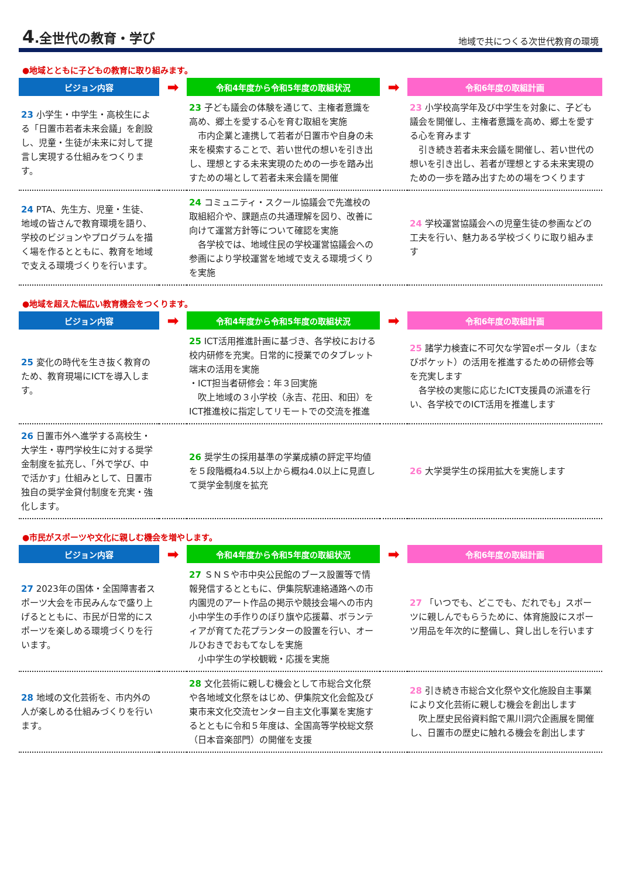4.全世代の教育・学び
地域で共につくる次世代教育の環境
●地域とともに子どもの教育に取り組みます。
| ビジョン内容 | ➡ | 令和4年度から令和5年度の取組状況 | ➡ | 令和6年度の取組計画 |
| --- | --- | --- | --- | --- |
| 23 小学生・中学生・高校生による「日置市若者未来会議」を創設し、児童・生徒が未来に対して提言し実現する仕組みをつくります。 | | 23 子ども議会の体験を通じて、主権者意識を高め、郷土を愛する心を育む取組を実施 市内企業と連携して若者が日置市や自身の未来を模索することで、若い世代の想いを引き出し、理想とする未来実現のための一歩を踏み出すための場として若者未来会議を開催 | | 23 小学校高学年及び中学生を対象に、子ども議会を開催し、主権者意識を高め、郷土を愛する心を育みます 引き続き若者未来会議を開催し、若い世代の想いを引き出し、若者が理想とする未来実現のための一歩を踏み出すための場をつくります |
| 24 PTA、先生方、児童・生徒、地域の皆さんで教育環境を語り、学校のビジョンやプログラムを描く場を作るとともに、教育を地域で支える環境づくりを行います。 | | 24 コミュニティ・スクール協議会で先進校の取組紹介や、課題点の共通理解を図り、改善に向けて運営方針等について確認を実施 各学校では、地域住民の学校運営協議会への参画により学校運営を地域で支える環境づくりを実施 | | 24 学校運営協議会への児童生徒の参画などの工夫を行い、魅力ある学校づくりに取り組みます |
●地域を超えた幅広い教育機会をつくります。
| ビジョン内容 | ➡ | 令和4年度から令和5年度の取組状況 | ➡ | 令和6年度の取組計画 |
| --- | --- | --- | --- | --- |
| 25 変化の時代を生き抜く教育のため、教育現場にICTを導入します。 | | 25 ICT活用推進計画に基づき、各学校における校内研修を充実。日常的に授業でのタブレット端末の活用を実施 ・ICT担当者研修会：年３回実施 吹上地域の３小学校（永吉、花田、和田）をICT推進校に指定してリモートでの交流を推進 | | 25 諸学力検査に不可欠な学習eポータル（まなびポケット）の活用を推進するための研修会等を充実します 各学校の実態に応じたICT支援員の派遣を行い、各学校でのICT活用を推進します |
| 26 日置市外へ進学する高校生・大学生・専門学校生に対する奨学金制度を拡充し、「外で学び、中で活かす」仕組みとして、日置市独自の奨学金貸付制度を充実・強化します。 | | 26 奨学生の採用基準の学業成績の評定平均値を５段階概ね4.5以上から概ね4.0以上に見直して奨学金制度を拡充 | | 26 大学奨学生の採用拡大を実施します |
●市民がスポーツや文化に親しむ機会を増やします。
| ビジョン内容 | ➡ | 令和4年度から令和5年度の取組状況 | ➡ | 令和6年度の取組計画 |
| --- | --- | --- | --- | --- |
| 27 2023年の国体・全国障害者スポーツ大会を市民みんなで盛り上げるとともに、市民が日常的にスポーツを楽しめる環境づくりを行います。 | | 27 ＳＮＳや市中央公民館のブース設置等で情報発信するとともに、伊集院駅連絡通路への市内園児のアート作品の掲示や競技会場への市内小中学生の手作りのぼり旗や応援幕、ボランティアが育てた花プランターの設置を行い、オールひおきでおもてなしを実施 小中学生の学校観戦・応援を実施 | | 27 「いつでも、どこでも、だれでも」スポーツに親しんでもらうために、体育施設にスポーツ用品を年次的に整備し、貸し出しを行います |
| 28 地域の文化芸術を、市内外の人が楽しめる仕組みづくりを行います。 | | 28 文化芸術に親しむ機会として市総合文化祭や各地域文化祭をはじめ、伊集院文化会館及び東市来文化交流センター自主文化事業を実施するとともに令和５年度は、全国高等学校総文祭（日本音楽部門）の開催を支援 | | 28 引き続き市総合文化祭や文化施設自主事業により文化芸術に親しむ機会を創出します 吹上歴史民俗資料館で黒川洞穴企画展を開催し、日置市の歴史に触れる機会を創出します |